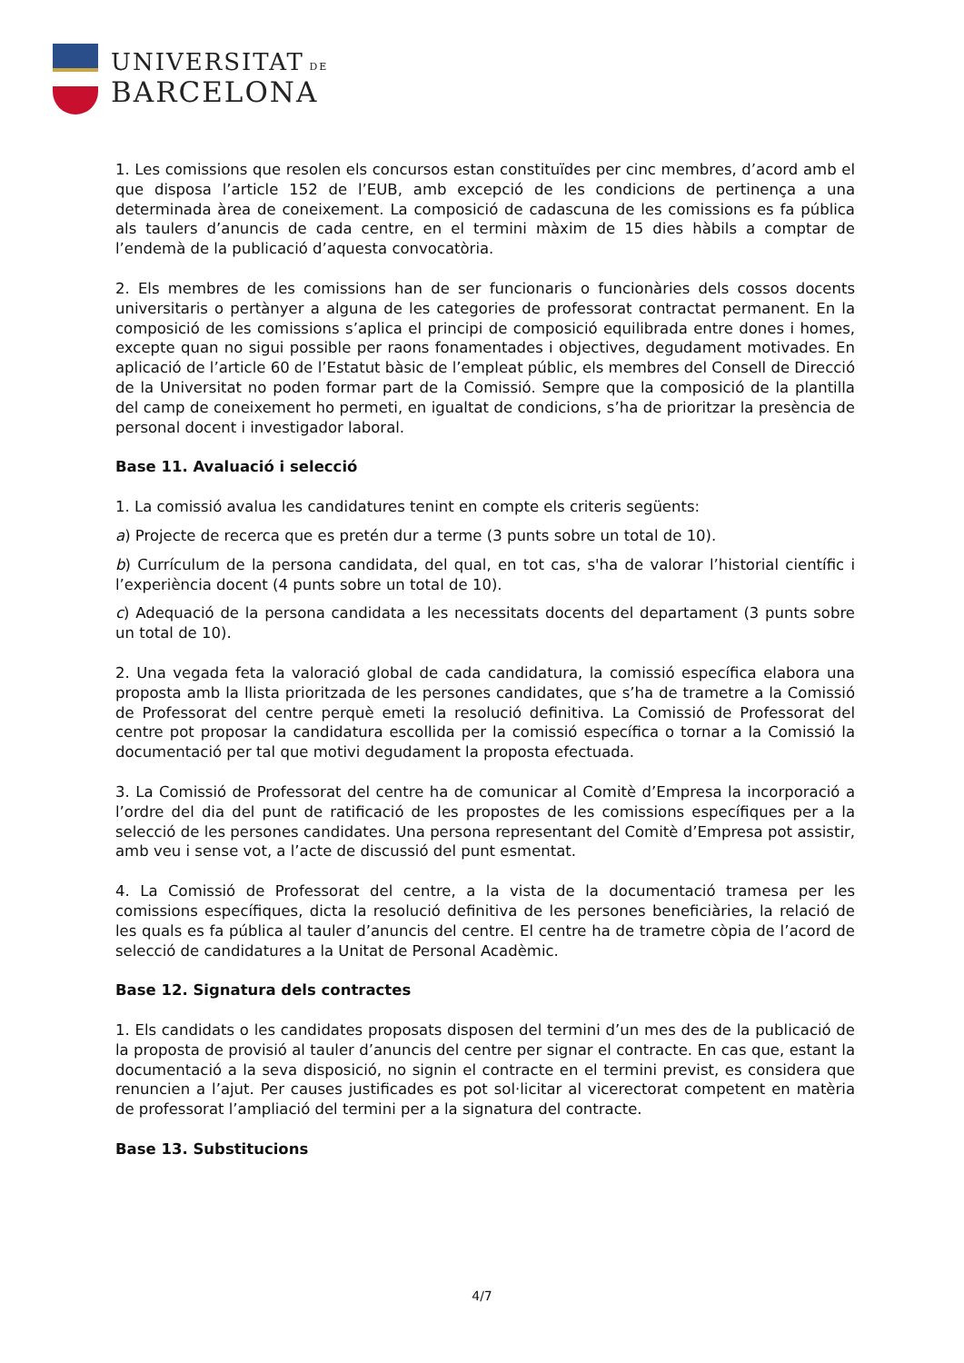UNIVERSITAT DE
BARCELONA
1. Les comissions que resolen els concursos estan constituïdes per cinc membres, d’acord amb el que disposa l’article 152 de l’EUB, amb excepció de les condicions de pertinença a una determinada àrea de coneixement. La composició de cadascuna de les comissions es fa pública als taulers d’anuncis de cada centre, en el termini màxim de 15 dies hàbils a comptar de l’endemà de la publicació d’aquesta convocatòria.
2. Els membres de les comissions han de ser funcionaris o funcionàries dels cossos docents universitaris o pertànyer a alguna de les categories de professorat contractat permanent. En la composició de les comissions s’aplica el principi de composició equilibrada entre dones i homes, excepte quan no sigui possible per raons fonamentades i objectives, degudament motivades. En aplicació de l’article 60 de l’Estatut bàsic de l’empleat públic, els membres del Consell de Direcció de la Universitat no poden formar part de la Comissió. Sempre que la composició de la plantilla del camp de coneixement ho permeti, en igualtat de condicions, s’ha de prioritzar la presència de personal docent i investigador laboral.
Base 11. Avaluació i selecció
1. La comissió avalua les candidatures tenint en compte els criteris següents:
a) Projecte de recerca que es pretén dur a terme (3 punts sobre un total de 10).
b) Currículum de la persona candidata, del qual, en tot cas, s'ha de valorar l’historial científic i l’experiència docent (4 punts sobre un total de 10).
c) Adequació de la persona candidata a les necessitats docents del departament (3 punts sobre un total de 10).
2. Una vegada feta la valoració global de cada candidatura, la comissió específica elabora una proposta amb la llista prioritzada de les persones candidates, que s’ha de trametre a la Comissió de Professorat del centre perquè emeti la resolució definitiva. La Comissió de Professorat del centre pot proposar la candidatura escollida per la comissió específica o tornar a la Comissió la documentació per tal que motivi degudament la proposta efectuada.
3. La Comissió de Professorat del centre ha de comunicar al Comitè d’Empresa la incorporació a l’ordre del dia del punt de ratificació de les propostes de les comissions específiques per a la selecció de les persones candidates. Una persona representant del Comitè d’Empresa pot assistir, amb veu i sense vot, a l’acte de discussió del punt esmentat.
4. La Comissió de Professorat del centre, a la vista de la documentació tramesa per les comissions específiques, dicta la resolució definitiva de les persones beneficiàries, la relació de les quals es fa pública al tauler d’anuncis del centre. El centre ha de trametre còpia de l’acord de selecció de candidatures a la Unitat de Personal Acadèmic.
Base 12. Signatura dels contractes
1. Els candidats o les candidates proposats disposen del termini d’un mes des de la publicació de la proposta de provisió al tauler d’anuncis del centre per signar el contracte. En cas que, estant la documentació a la seva disposició, no signin el contracte en el termini previst, es considera que renuncien a l’ajut. Per causes justificades es pot sol·licitar al vicerectorat competent en matèria de professorat l’ampliació del termini per a la signatura del contracte.
Base 13. Substitucions
4/7